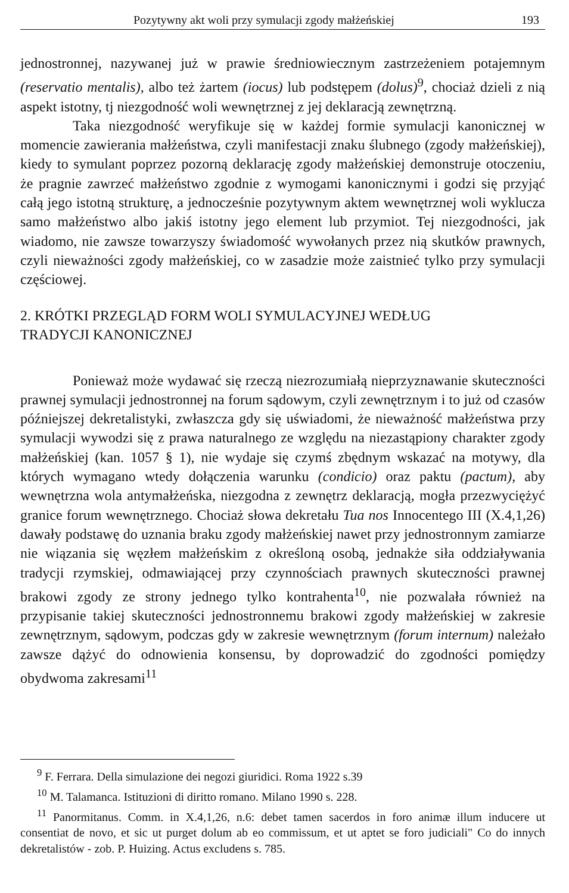Pozytywny akt woli przy symulacji zgody małżeńskiej 193
jednostronnej, nazywanej już w prawie średniowiecznym zastrzeżeniem potajemnym (reservatio mentalis), albo też żartem (iocus) lub podstępem (dolus)<sup>9</sup>, chociaż dzieli z nią aspekt istotny, tj niezgodność woli wewnętrznej z jej deklaracją zewnętrzną.
Taka niezgodność weryfikuje się w każdej formie symulacji kanonicznej w momencie zawierania małżeństwa, czyli manifestacji znaku ślubnego (zgody małżeńskiej), kiedy to symulant poprzez pozorną deklarację zgody małżeńskiej demonstruje otoczeniu, że pragnie zawrzeć małżeństwo zgodnie z wymogami kanonicznymi i godzi się przyjąć całą jego istotną strukturę, a jednocześnie pozytywnym aktem wewnętrznej woli wyklucza samo małżeństwo albo jakiś istotny jego element lub przymiot. Tej niezgodności, jak wiadomo, nie zawsze towarzyszy świadomość wywołanych przez nią skutków prawnych, czyli nieważności zgody małżeńskiej, co w zasadzie może zaistnieć tylko przy symulacji częściowej.
2. KRÓTKI PRZEGLĄD FORM WOLI SYMULACYJNEJ WEDŁUG
TRADYCJI KANONICZNEJ
Ponieważ może wydawać się rzeczą niezrozumiałą nieprzyznawanie skuteczności prawnej symulacji jednostronnej na forum sądowym, czyli zewnętrznym i to już od czasów późniejszej dekretalistyki, zwłaszcza gdy się uświadomi, że nieważność małżeństwa przy symulacji wywodzi się z prawa naturalnego ze względu na niezastąpiony charakter zgody małżeńskiej (kan. 1057 § 1), nie wydaje się czymś zbędnym wskazać na motywy, dla których wymagano wtedy dołączenia warunku (condicio) oraz paktu (pactum), aby wewnętrzna wola antymałżeńska, niezgodna z zewnętrz deklaracją, mogła przezwyciężyć granice forum wewnętrznego. Chociaż słowa dekretału Tua nos Innocentego III (X.4,1,26) dawały podstawę do uznania braku zgody małżeńskiej nawet przy jednostronnym zamiarze nie wiązania się węzłem małżeńskim z określoną osobą, jednakże siła oddziaływania tradycji rzymskiej, odmawiającej przy czynnościach prawnych skuteczności prawnej brakowi zgody ze strony jednego tylko kontrahenta<sup>10</sup>, nie pozwalała również na przypisanie takiej skuteczności jednostronnemu brakowi zgody małżeńskiej w zakresie zewnętrznym, sądowym, podczas gdy w zakresie wewnętrznym (forum internum) należało zawsze dążyć do odnowienia konsensu, by doprowadzić do zgodności pomiędzy obydwoma zakresami<sup>11</sup>
<sup>9</sup> F. Ferrara. Della simulazione dei negozi giuridici. Roma 1922 s.39
<sup>10</sup> M. Talamanca. Istituzioni di diritto romano. Milano 1990 s. 228.
<sup>11</sup> Panormitanus. Comm. in X.4,1,26, n.6: debet tamen sacerdos in foro animæ illum inducere ut consentiat de novo, et sic ut purget dolum ab eo commissum, et ut aptet se foro judiciali" Co do innych dekretalistów - zob. P. Huizing. Actus excludens s. 785.